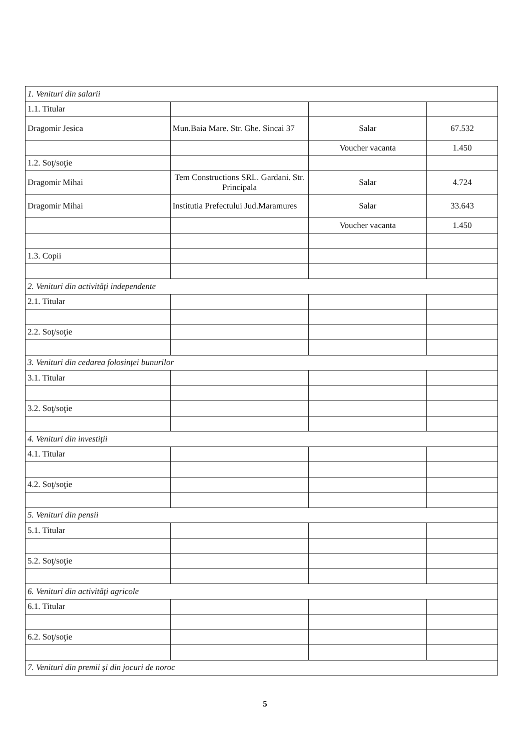| 1. Venituri din salarii | | | |
| 1.1. Titular | | | |
| Dragomir Jesica | Mun.Baia Mare. Str. Ghe. Sincai 37 | Salar | 67.532 |
| | | Voucher vacanta | 1.450 |
| 1.2. Soţ/soţie | | | |
| Dragomir Mihai | Tem Constructions SRL. Gardani. Str. Principala | Salar | 4.724 |
| Dragomir Mihai | Institutia Prefectului Jud.Maramures | Salar | 33.643 |
| | | Voucher vacanta | 1.450 |
| 1.3. Copii | | | |
| 2. Venituri din activităţi independente | | | |
| 2.1. Titular | | | |
| 2.2. Soţ/soţie | | | |
| 3. Venituri din cedarea folosinţei bunurilor | | | |
| 3.1. Titular | | | |
| 3.2. Soţ/soţie | | | |
| 4. Venituri din investiţii | | | |
| 4.1. Titular | | | |
| 4.2. Soţ/soţie | | | |
| 5. Venituri din pensii | | | |
| 5.1. Titular | | | |
| 5.2. Soţ/soţie | | | |
| 6. Venituri din activităţi agricole | | | |
| 6.1. Titular | | | |
| 6.2. Soţ/soţie | | | |
| 7. Venituri din premii şi din jocuri de noroc | | | |
5